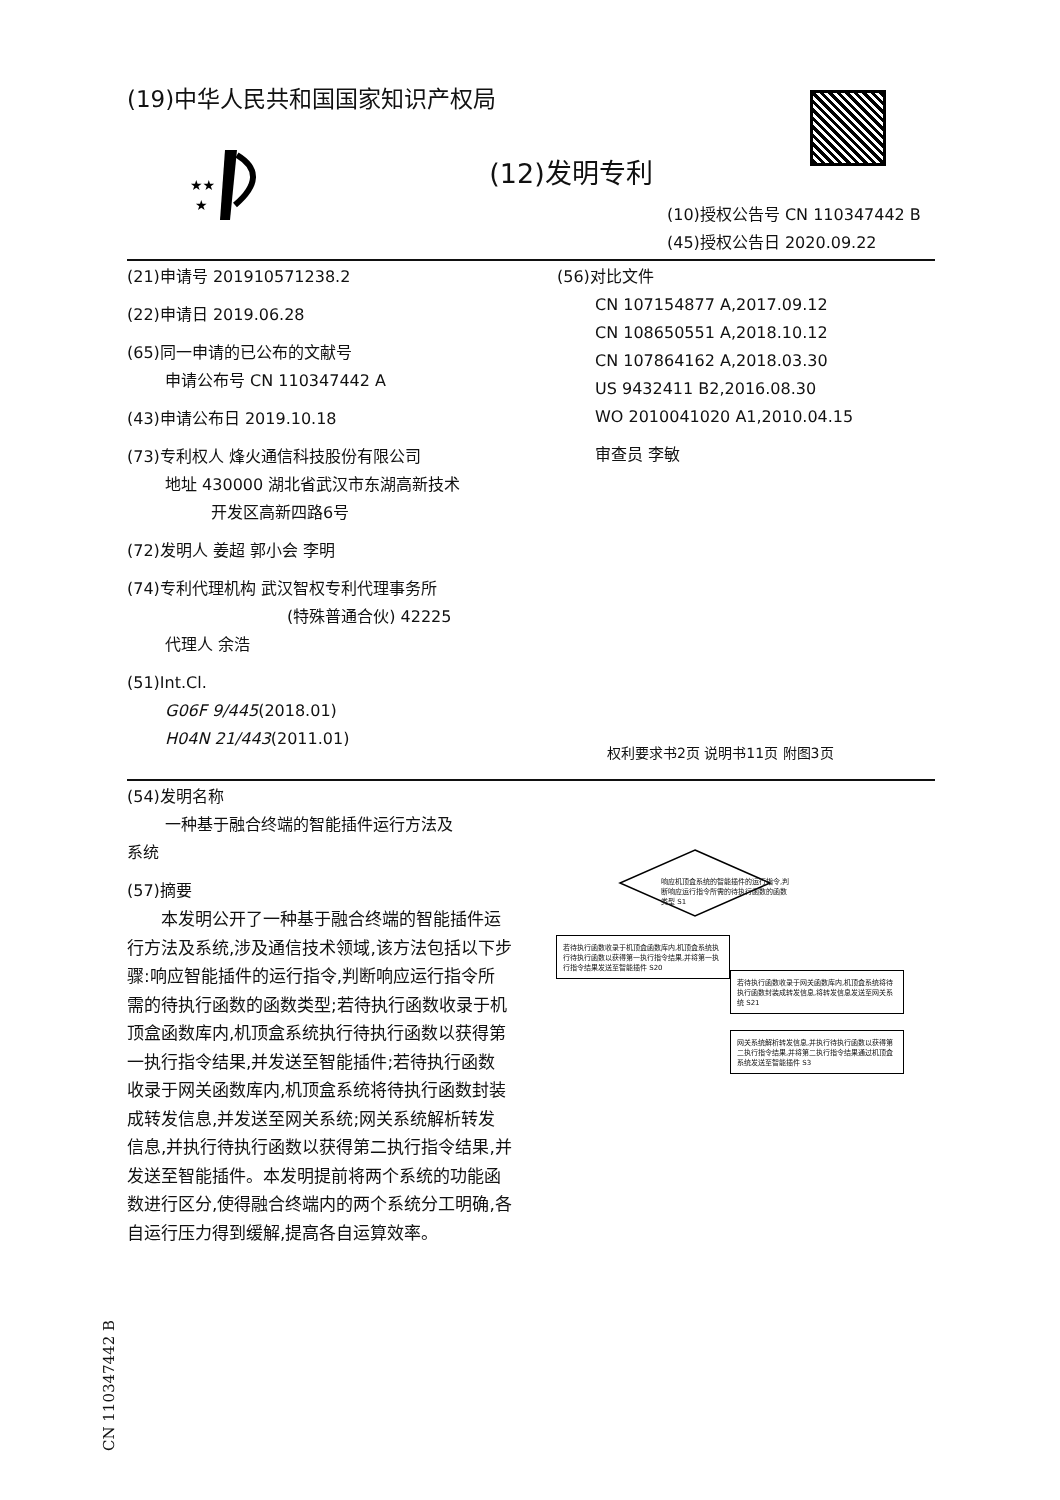★★
★
(19)中华人民共和国国家知识产权局
(12)发明专利
(10)授权公告号 CN 110347442 B
(45)授权公告日 2020.09.22
(21)申请号 201910571238.2
(22)申请日 2019.06.28
(65)同一申请的已公布的文献号
申请公布号 CN 110347442 A
(43)申请公布日 2019.10.18
(73)专利权人 烽火通信科技股份有限公司
地址 430000 湖北省武汉市东湖高新技术
开发区高新四路6号
(72)发明人 姜超 郭小会 李明
(74)专利代理机构 武汉智权专利代理事务所
(特殊普通合伙) 42225
代理人 余浩
(51)Int.Cl.
G06F 9/445(2018.01)
H04N 21/443(2011.01)
(56)对比文件
CN 107154877 A,2017.09.12
CN 108650551 A,2018.10.12
CN 107864162 A,2018.03.30
US 9432411 B2,2016.08.30
WO 2010041020 A1,2010.04.15
审查员 李敏
权利要求书2页 说明书11页 附图3页
(54)发明名称
一种基于融合终端的智能插件运行方法及
系统
(57)摘要
　　本发明公开了一种基于融合终端的智能插件运行方法及系统,涉及通信技术领域,该方法包括以下步骤:响应智能插件的运行指令,判断响应运行指令所需的待执行函数的函数类型;若待执行函数收录于机顶盒函数库内,机顶盒系统执行待执行函数以获得第一执行指令结果,并发送至智能插件;若待执行函数收录于网关函数库内,机顶盒系统将待执行函数封装成转发信息,并发送至网关系统;网关系统解析转发信息,并执行待执行函数以获得第二执行指令结果,并发送至智能插件。本发明提前将两个系统的功能函数进行区分,使得融合终端内的两个系统分工明确,各自运行压力得到缓解,提高各自运算效率。
响应机顶盒系统的智能插件的运行指令,判断响应运行指令所需的待执行函数的函数类型 S1
若待执行函数收录于机顶盒函数库内,机顶盒系统执行待执行函数以获得第一执行指令结果,并将第一执行指令结果发送至智能插件 S20
若待执行函数收录于网关函数库内,机顶盒系统将待执行函数封装成转发信息,将转发信息发送至网关系统 S21
网关系统解析转发信息,并执行待执行函数以获得第二执行指令结果,并将第二执行指令结果通过机顶盒系统发送至智能插件 S3
CN 110347442 B